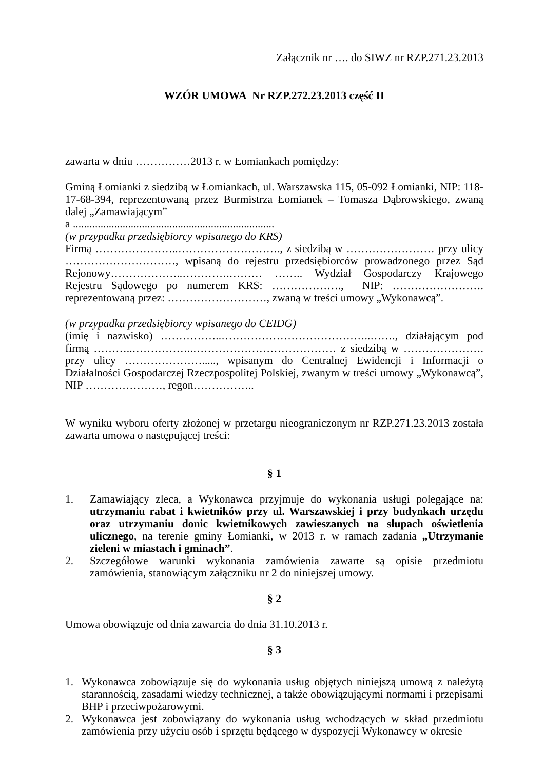Załącznik nr …. do SIWZ nr RZP.271.23.2013
WZÓR UMOWA Nr RZP.272.23.2013 część II
zawarta w dniu ……………2013 r. w Łomiankach pomiędzy:
Gminą Łomianki z siedzibą w Łomiankach, ul. Warszawska 115, 05-092 Łomianki, NIP: 118-17-68-394, reprezentowaną przez Burmistrza Łomianek – Tomasza Dąbrowskiego, zwaną dalej „Zamawiającym”
a .........................................................................
(w przypadku przedsiębiorcy wpisanego do KRS)
Firmą …………………..………………………., z siedzibą w …………………… przy ulicy …………………………, wpisaną do rejestru przedsiębiorców prowadzonego przez Sąd Rejonowy………………..………….……… …….. Wydział Gospodarczy Krajowego Rejestru Sądowego po numerem KRS: ………………., NIP: ……………………. reprezentowaną przez: ………………………, zwaną w treści umowy „Wykonawcą”.
(w przypadku przedsiębiorcy wpisanego do CEIDG)
(imię i nazwisko) ……………..…………………………………..……., działającym pod firmą ………..……………..………………………………… z siedzibą w …………………. przy ulicy …………………....., wpisanym do Centralnej Ewidencji i Informacji o Działalności Gospodarczej Rzeczpospolitej Polskiej, zwanym w treści umowy „Wykonawcą”, NIP …………………, regon……………..
W wyniku wyboru oferty złożonej w przetargu nieograniczonym nr RZP.271.23.2013 została zawarta umowa o następującej treści:
§ 1
1. Zamawiający zleca, a Wykonawca przyjmuje do wykonania usługi polegające na: utrzymaniu rabat i kwietników przy ul. Warszawskiej i przy budynkach urzędu oraz utrzymaniu donic kwietnikowych zawieszanych na słupach oświetlenia ulicznego, na terenie gminy Łomianki, w 2013 r. w ramach zadania „Utrzymanie zieleni w miastach i gminach”.
2. Szczegółowe warunki wykonania zamówienia zawarte są opisie przedmiotu zamówienia, stanowiącym załączniku nr 2 do niniejszej umowy.
§ 2
Umowa obowiązuje od dnia zawarcia do dnia 31.10.2013 r.
§ 3
1. Wykonawca zobowiązuje się do wykonania usług objętych niniejszą umową z należytą starannością, zasadami wiedzy technicznej, a także obowiązującymi normami i przepisami BHP i przeciwpożarowymi.
2. Wykonawca jest zobowiązany do wykonania usług wchodzących w skład przedmiotu zamówienia przy użyciu osób i sprzętu będącego w dyspozycji Wykonawcy w okresie